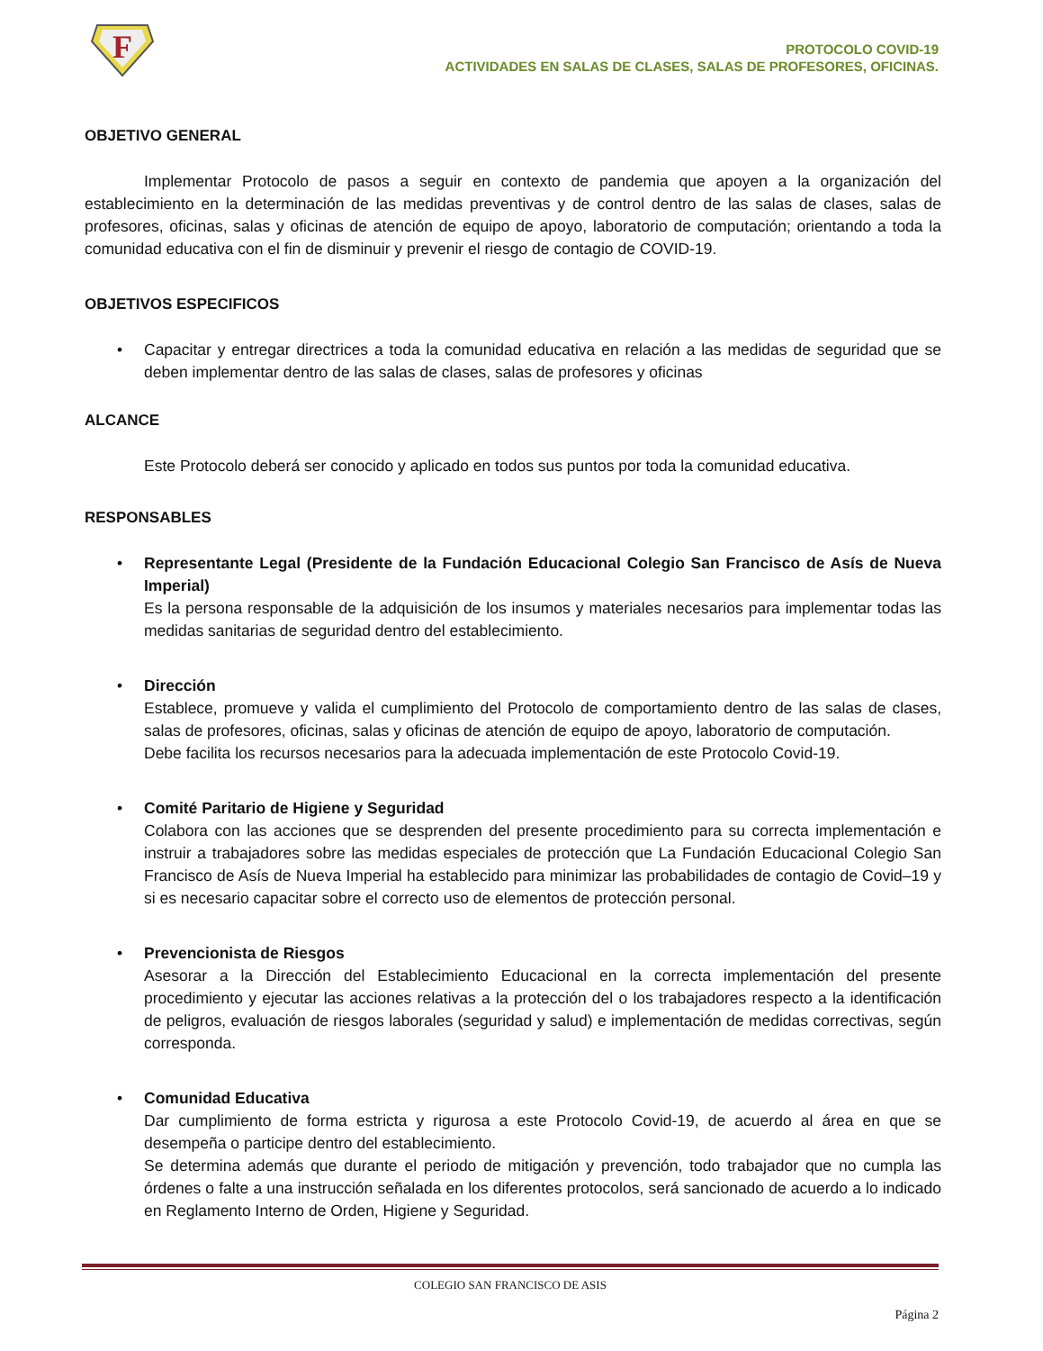F
PROTOCOLO COVID-19
ACTIVIDADES EN SALAS DE CLASES, SALAS DE PROFESORES, OFICINAS.
OBJETIVO GENERAL
Implementar Protocolo de pasos a seguir en contexto de pandemia que apoyen a la organización del establecimiento en la determinación de las medidas preventivas y de control dentro de las salas de clases, salas de profesores, oficinas, salas y oficinas de atención de equipo de apoyo, laboratorio de computación; orientando a toda la comunidad educativa con el fin de disminuir y prevenir el riesgo de contagio de COVID-19.
OBJETIVOS ESPECIFICOS
• Capacitar y entregar directrices a toda la comunidad educativa en relación a las medidas de seguridad que se deben implementar dentro de las salas de clases, salas de profesores y oficinas
ALCANCE
Este Protocolo deberá ser conocido y aplicado en todos sus puntos por toda la comunidad educativa.
RESPONSABLES
• Representante Legal (Presidente de la Fundación Educacional Colegio San Francisco de Asís de Nueva Imperial)
Es la persona responsable de la adquisición de los insumos y materiales necesarios para implementar todas las medidas sanitarias de seguridad dentro del establecimiento.
• Dirección
Establece, promueve y valida el cumplimiento del Protocolo de comportamiento dentro de las salas de clases, salas de profesores, oficinas, salas y oficinas de atención de equipo de apoyo, laboratorio de computación.
Debe facilita los recursos necesarios para la adecuada implementación de este Protocolo Covid-19.
• Comité Paritario de Higiene y Seguridad
Colabora con las acciones que se desprenden del presente procedimiento para su correcta implementación e instruir a trabajadores sobre las medidas especiales de protección que La Fundación Educacional Colegio San Francisco de Asís de Nueva Imperial ha establecido para minimizar las probabilidades de contagio de Covid–19 y si es necesario capacitar sobre el correcto uso de elementos de protección personal.
• Prevencionista de Riesgos
Asesorar a la Dirección del Establecimiento Educacional en la correcta implementación del presente procedimiento y ejecutar las acciones relativas a la protección del o los trabajadores respecto a la identificación de peligros, evaluación de riesgos laborales (seguridad y salud) e implementación de medidas correctivas, según corresponda.
• Comunidad Educativa
Dar cumplimiento de forma estricta y rigurosa a este Protocolo Covid-19, de acuerdo al área en que se desempeña o participe dentro del establecimiento.
Se determina además que durante el periodo de mitigación y prevención, todo trabajador que no cumpla las órdenes o falte a una instrucción señalada en los diferentes protocolos, será sancionado de acuerdo a lo indicado en Reglamento Interno de Orden, Higiene y Seguridad.
COLEGIO SAN FRANCISCO DE ASIS
Página 2